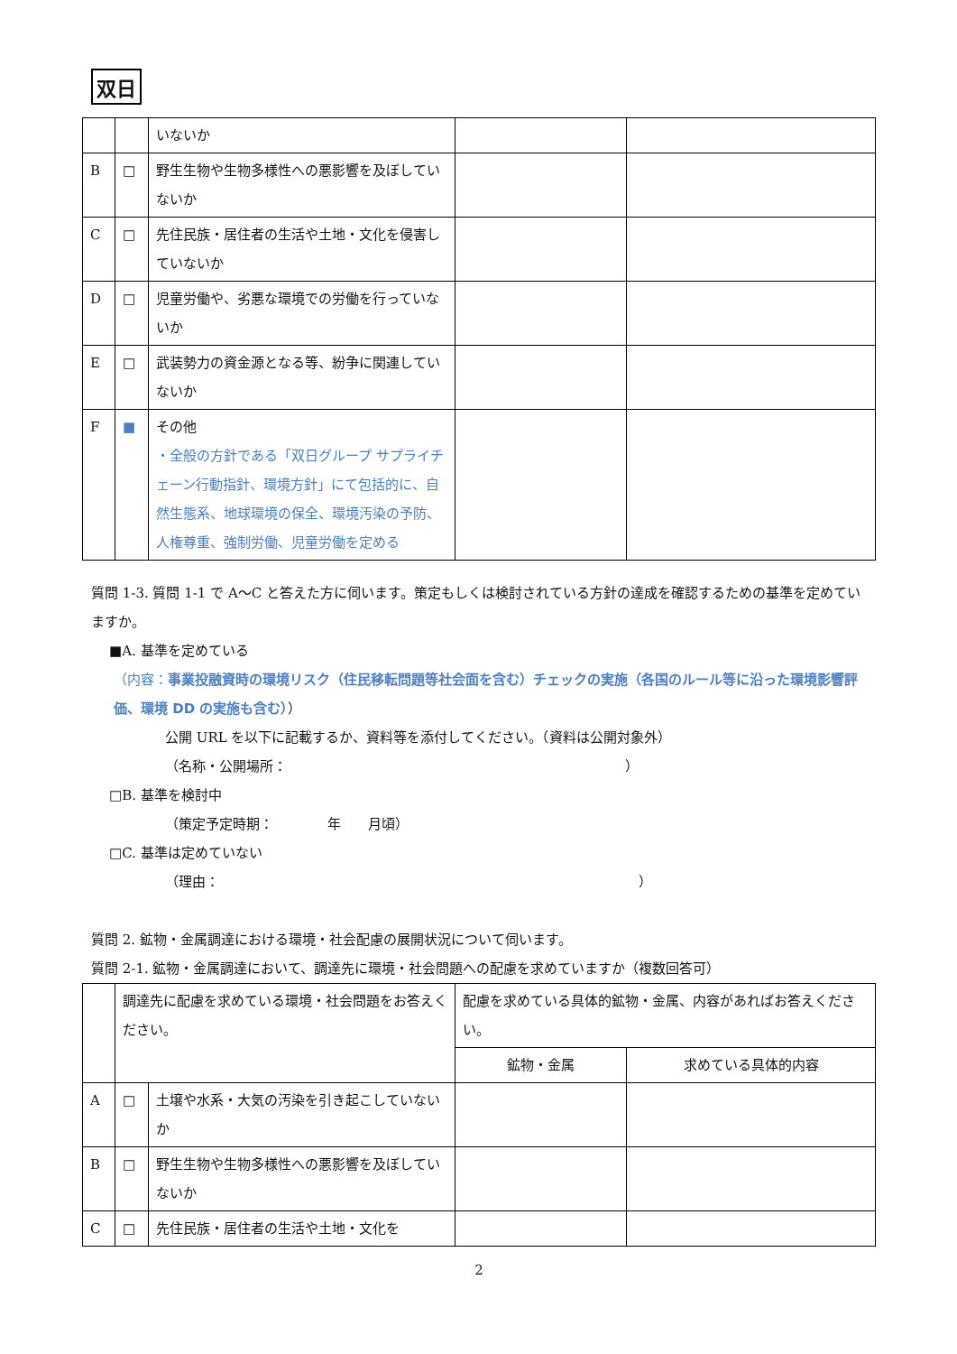双日
| | | いないか | | |
| B | □ | 野生生物や生物多様性への悪影響を及ぼしていないか | | |
| C | □ | 先住民族・居住者の生活や土地・文化を侵害していないか | | |
| D | □ | 児童労働や、劣悪な環境での労働を行っていないか | | |
| E | □ | 武装勢力の資金源となる等、紛争に関連していないか | | |
| F | ■ | その他 ・全般の方針である「双日グループ サプライチェーン行動指針、環境方針」にて包括的に、自然生態系、地球環境の保全、環境汚染の予防、人権尊重、強制労働、児童労働を定める | | |
質問 1-3. 質問 1-1 で A～C と答えた方に伺います。策定もしくは検討されている方針の達成を確認するための基準を定めていますか。
■A. 基準を定めている
（内容：事業投融資時の環境リスク（住民移転問題等社会面を含む）チェックの実施（各国のルール等に沿った環境影響評価、環境 DD の実施も含む））
公開 URL を以下に記載するか、資料等を添付してください。（資料は公開対象外）
（名称・公開場所：　　　　　　　　　　　　　　　　　　　　　　　　　）
□B. 基準を検討中
（策定予定時期：　　　　年　　月頃）
□C. 基準は定めていない
（理由：　　　　　　　　　　　　　　　　　　　　　　　　　　　　　　　）
質問 2. 鉱物・金属調達における環境・社会配慮の展開状況について伺います。
質問 2-1. 鉱物・金属調達において、調達先に環境・社会問題への配慮を求めていますか（複数回答可）
| | 調達先に配慮を求めている環境・社会問題をお答えください。 | | 配慮を求めている具体的鉱物・金属、内容があればお答えください。 | |
| | | | 鉱物・金属 | 求めている具体的内容 |
| A | □ | 土壌や水系・大気の汚染を引き起こしていないか | | |
| B | □ | 野生生物や生物多様性への悪影響を及ぼしていないか | | |
| C | □ | 先住民族・居住者の生活や土地・文化を | | |
2